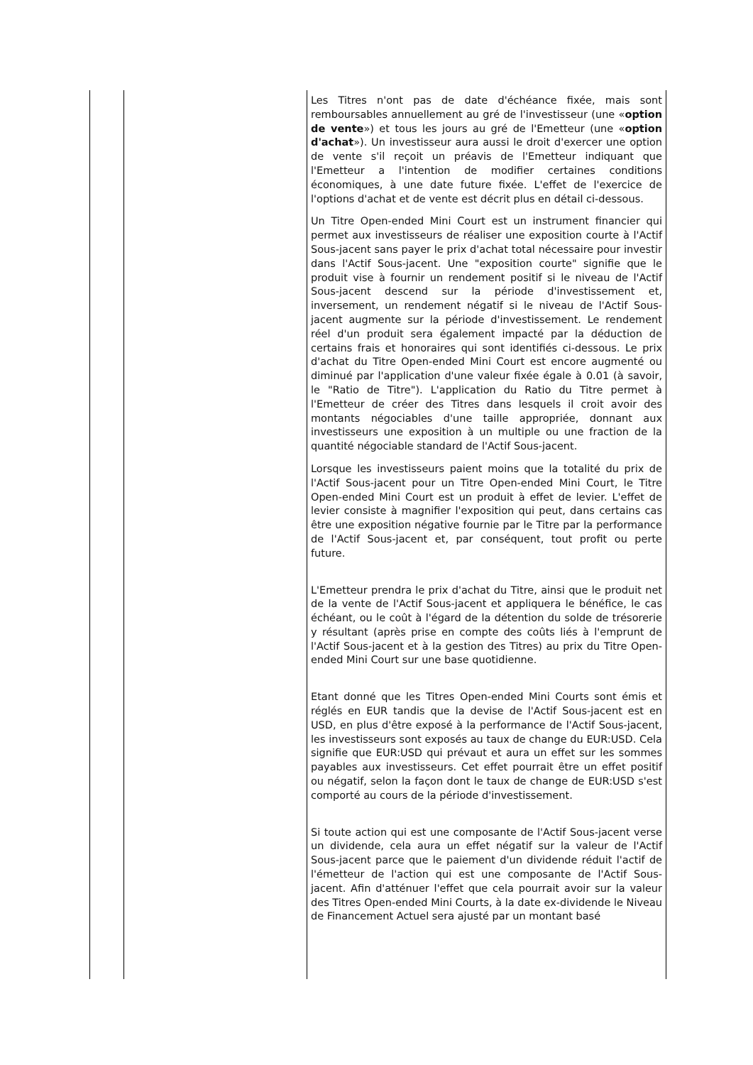| | | Les Titres n'ont pas de date d'échéance fixée, mais sont remboursables annuellement au gré de l'investisseur (une « option de vente ») et tous les jours au gré de l'Emetteur (une « option d'achat »). Un investisseur aura aussi le droit d'exercer une option de vente s'il reçoit un préavis de l'Emetteur indiquant que l'Emetteur a l'intention de modifier certaines conditions économiques, à une date future fixée. L'effet de l'exercice de l'options d'achat et de vente est décrit plus en détail ci-dessous. Un Titre Open-ended Mini Court est un instrument financier qui permet aux investisseurs de réaliser une exposition courte à l'Actif Sous-jacent sans payer le prix d'achat total nécessaire pour investir dans l'Actif Sous-jacent. Une "exposition courte" signifie que le produit vise à fournir un rendement positif si le niveau de l'Actif Sous-jacent descend sur la période d'investissement et, inversement, un rendement négatif si le niveau de l'Actif Sous-jacent augmente sur la période d'investissement. Le rendement réel d'un produit sera également impacté par la déduction de certains frais et honoraires qui sont identifiés ci-dessous. Le prix d'achat du Titre Open-ended Mini Court est encore augmenté ou diminué par l'application d'une valeur fixée égale à 0.01 (à savoir, le "Ratio de Titre"). L'application du Ratio du Titre permet à l'Emetteur de créer des Titres dans lesquels il croit avoir des montants négociables d'une taille appropriée, donnant aux investisseurs une exposition à un multiple ou une fraction de la quantité négociable standard de l'Actif Sous-jacent. Lorsque les investisseurs paient moins que la totalité du prix de l'Actif Sous-jacent pour un Titre Open-ended Mini Court, le Titre Open-ended Mini Court est un produit à effet de levier. L'effet de levier consiste à magnifier l'exposition qui peut, dans certains cas être une exposition négative fournie par le Titre par la performance de l'Actif Sous-jacent et, par conséquent, tout profit ou perte future. L'Emetteur prendra le prix d'achat du Titre, ainsi que le produit net de la vente de l'Actif Sous-jacent et appliquera le bénéfice, le cas échéant, ou le coût à l'égard de la détention du solde de trésorerie y résultant (après prise en compte des coûts liés à l'emprunt de l'Actif Sous-jacent et à la gestion des Titres) au prix du Titre Open-ended Mini Court sur une base quotidienne. Etant donné que les Titres Open-ended Mini Courts sont émis et réglés en EUR tandis que la devise de l'Actif Sous-jacent est en USD, en plus d'être exposé à la performance de l'Actif Sous-jacent, les investisseurs sont exposés au taux de change du EUR:USD. Cela signifie que EUR:USD qui prévaut et aura un effet sur les sommes payables aux investisseurs. Cet effet pourrait être un effet positif ou négatif, selon la façon dont le taux de change de EUR:USD s'est comporté au cours de la période d'investissement. Si toute action qui est une composante de l'Actif Sous-jacent verse un dividende, cela aura un effet négatif sur la valeur de l'Actif Sous-jacent parce que le paiement d'un dividende réduit l'actif de l'émetteur de l'action qui est une composante de l'Actif Sous-jacent. Afin d'atténuer l'effet que cela pourrait avoir sur la valeur des Titres Open-ended Mini Courts, à la date ex-dividende le Niveau de Financement Actuel sera ajusté par un montant basé |